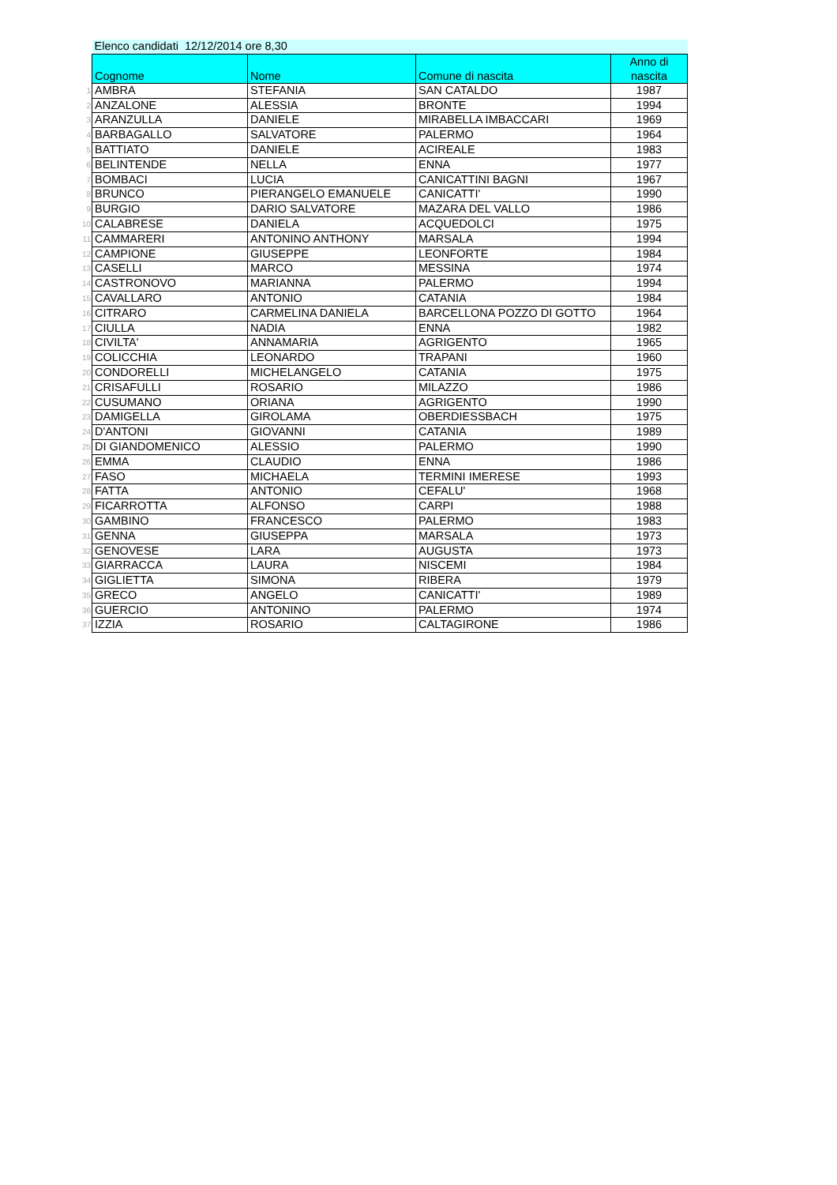| | Elenco candidati 12/12/2014 ore 8,30 | | | |
| | Cognome | Nome | Comune di nascita | Anno di nascita |
| 1 | AMBRA | STEFANIA | SAN CATALDO | 1987 |
| 2 | ANZALONE | ALESSIA | BRONTE | 1994 |
| 3 | ARANZULLA | DANIELE | MIRABELLA IMBACCARI | 1969 |
| 4 | BARBAGALLO | SALVATORE | PALERMO | 1964 |
| 5 | BATTIATO | DANIELE | ACIREALE | 1983 |
| 6 | BELINTENDE | NELLA | ENNA | 1977 |
| 7 | BOMBACI | LUCIA | CANICATTINI BAGNI | 1967 |
| 8 | BRUNCO | PIERANGELO EMANUELE | CANICATTI' | 1990 |
| 9 | BURGIO | DARIO SALVATORE | MAZARA DEL VALLO | 1986 |
| 10 | CALABRESE | DANIELA | ACQUEDOLCI | 1975 |
| 11 | CAMMARERI | ANTONINO ANTHONY | MARSALA | 1994 |
| 12 | CAMPIONE | GIUSEPPE | LEONFORTE | 1984 |
| 13 | CASELLI | MARCO | MESSINA | 1974 |
| 14 | CASTRONOVO | MARIANNA | PALERMO | 1994 |
| 15 | CAVALLARO | ANTONIO | CATANIA | 1984 |
| 16 | CITRARO | CARMELINA DANIELA | BARCELLONA POZZO DI GOTTO | 1964 |
| 17 | CIULLA | NADIA | ENNA | 1982 |
| 18 | CIVILTA' | ANNAMARIA | AGRIGENTO | 1965 |
| 19 | COLICCHIA | LEONARDO | TRAPANI | 1960 |
| 20 | CONDORELLI | MICHELANGELO | CATANIA | 1975 |
| 21 | CRISAFULLI | ROSARIO | MILAZZO | 1986 |
| 22 | CUSUMANO | ORIANA | AGRIGENTO | 1990 |
| 23 | DAMIGELLA | GIROLAMA | OBERDIESSBACH | 1975 |
| 24 | D'ANTONI | GIOVANNI | CATANIA | 1989 |
| 25 | DI GIANDOMENICO | ALESSIO | PALERMO | 1990 |
| 26 | EMMA | CLAUDIO | ENNA | 1986 |
| 27 | FASO | MICHAELA | TERMINI IMERESE | 1993 |
| 28 | FATTA | ANTONIO | CEFALU' | 1968 |
| 29 | FICARROTTA | ALFONSO | CARPI | 1988 |
| 30 | GAMBINO | FRANCESCO | PALERMO | 1983 |
| 31 | GENNA | GIUSEPPA | MARSALA | 1973 |
| 32 | GENOVESE | LARA | AUGUSTA | 1973 |
| 33 | GIARRACCA | LAURA | NISCEMI | 1984 |
| 34 | GIGLIETTA | SIMONA | RIBERA | 1979 |
| 35 | GRECO | ANGELO | CANICATTI' | 1989 |
| 36 | GUERCIO | ANTONINO | PALERMO | 1974 |
| 37 | IZZIA | ROSARIO | CALTAGIRONE | 1986 |